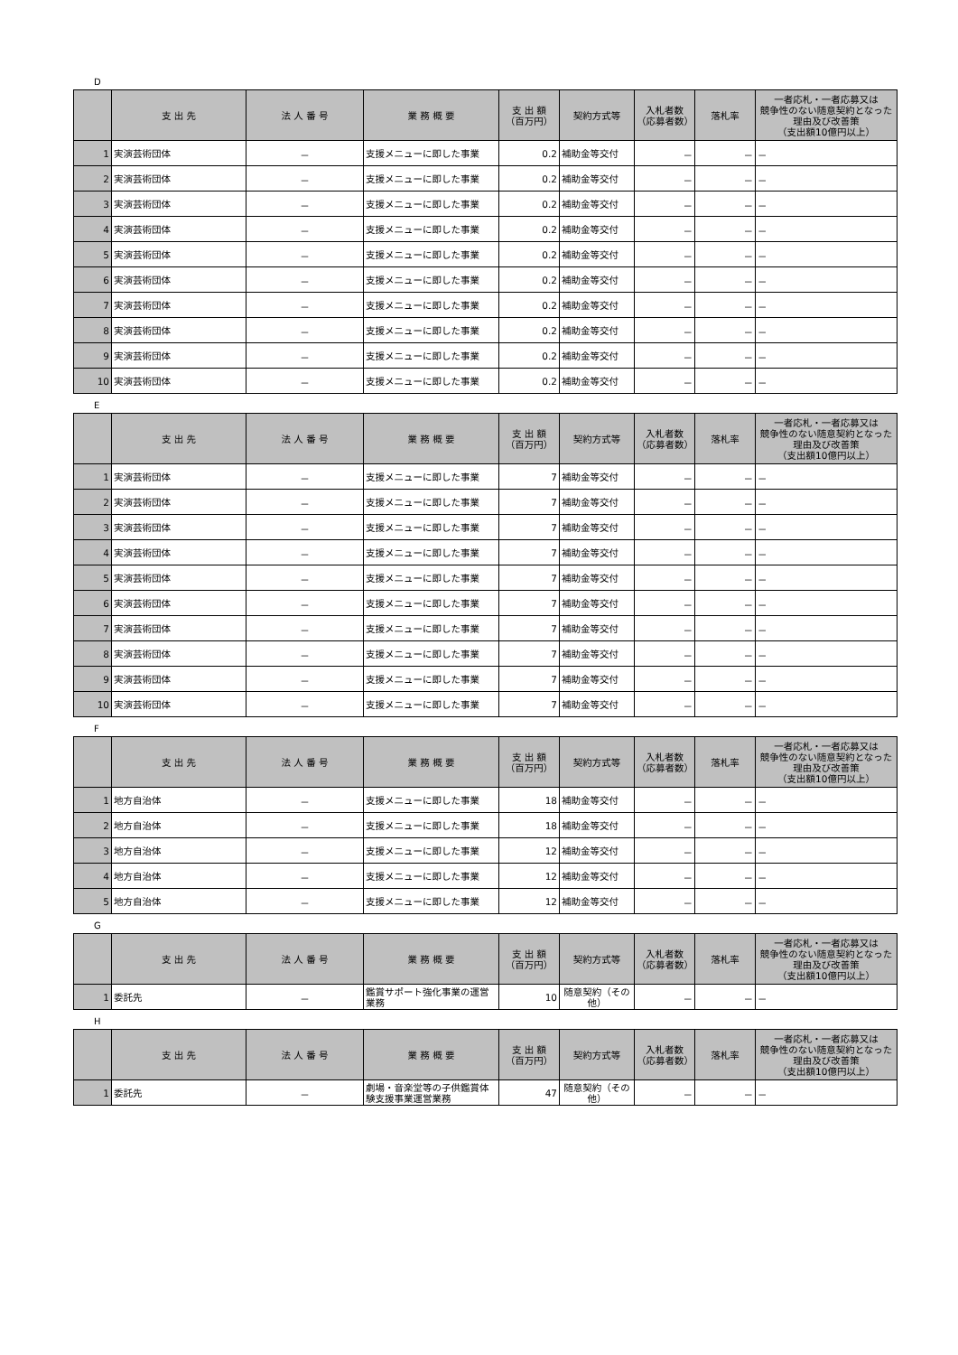D
| | 支 出 先 | 法 人 番 号 | 業 務 概 要 | 支 出 額 （百万円） | 契約方式等 | 入札者数 （応募者数） | 落札率 | 一者応札・一者応募又は 競争性のない随意契約となった 理由及び改善策 （支出額10億円以上） |
| --- | --- | --- | --- | --- | --- | --- | --- | --- |
| 1 | 実演芸術団体 | － | 支援メニューに即した事業 | 0.2 | 補助金等交付 | － | － | － |
| 2 | 実演芸術団体 | － | 支援メニューに即した事業 | 0.2 | 補助金等交付 | － | － | － |
| 3 | 実演芸術団体 | － | 支援メニューに即した事業 | 0.2 | 補助金等交付 | － | － | － |
| 4 | 実演芸術団体 | － | 支援メニューに即した事業 | 0.2 | 補助金等交付 | － | － | － |
| 5 | 実演芸術団体 | － | 支援メニューに即した事業 | 0.2 | 補助金等交付 | － | － | － |
| 6 | 実演芸術団体 | － | 支援メニューに即した事業 | 0.2 | 補助金等交付 | － | － | － |
| 7 | 実演芸術団体 | － | 支援メニューに即した事業 | 0.2 | 補助金等交付 | － | － | － |
| 8 | 実演芸術団体 | － | 支援メニューに即した事業 | 0.2 | 補助金等交付 | － | － | － |
| 9 | 実演芸術団体 | － | 支援メニューに即した事業 | 0.2 | 補助金等交付 | － | － | － |
| 10 | 実演芸術団体 | － | 支援メニューに即した事業 | 0.2 | 補助金等交付 | － | － | － |
E
| | 支 出 先 | 法 人 番 号 | 業 務 概 要 | 支 出 額 （百万円） | 契約方式等 | 入札者数 （応募者数） | 落札率 | 一者応札・一者応募又は 競争性のない随意契約となった 理由及び改善策 （支出額10億円以上） |
| --- | --- | --- | --- | --- | --- | --- | --- | --- |
| 1 | 実演芸術団体 | － | 支援メニューに即した事業 | 7 | 補助金等交付 | － | － | － |
| 2 | 実演芸術団体 | － | 支援メニューに即した事業 | 7 | 補助金等交付 | － | － | － |
| 3 | 実演芸術団体 | － | 支援メニューに即した事業 | 7 | 補助金等交付 | － | － | － |
| 4 | 実演芸術団体 | － | 支援メニューに即した事業 | 7 | 補助金等交付 | － | － | － |
| 5 | 実演芸術団体 | － | 支援メニューに即した事業 | 7 | 補助金等交付 | － | － | － |
| 6 | 実演芸術団体 | － | 支援メニューに即した事業 | 7 | 補助金等交付 | － | － | － |
| 7 | 実演芸術団体 | － | 支援メニューに即した事業 | 7 | 補助金等交付 | － | － | － |
| 8 | 実演芸術団体 | － | 支援メニューに即した事業 | 7 | 補助金等交付 | － | － | － |
| 9 | 実演芸術団体 | － | 支援メニューに即した事業 | 7 | 補助金等交付 | － | － | － |
| 10 | 実演芸術団体 | － | 支援メニューに即した事業 | 7 | 補助金等交付 | － | － | － |
F
| | 支 出 先 | 法 人 番 号 | 業 務 概 要 | 支 出 額 （百万円） | 契約方式等 | 入札者数 （応募者数） | 落札率 | 一者応札・一者応募又は 競争性のない随意契約となった 理由及び改善策 （支出額10億円以上） |
| --- | --- | --- | --- | --- | --- | --- | --- | --- |
| 1 | 地方自治体 | － | 支援メニューに即した事業 | 18 | 補助金等交付 | － | － | － |
| 2 | 地方自治体 | － | 支援メニューに即した事業 | 18 | 補助金等交付 | － | － | － |
| 3 | 地方自治体 | － | 支援メニューに即した事業 | 12 | 補助金等交付 | － | － | － |
| 4 | 地方自治体 | － | 支援メニューに即した事業 | 12 | 補助金等交付 | － | － | － |
| 5 | 地方自治体 | － | 支援メニューに即した事業 | 12 | 補助金等交付 | － | － | － |
G
| | 支 出 先 | 法 人 番 号 | 業 務 概 要 | 支 出 額 （百万円） | 契約方式等 | 入札者数 （応募者数） | 落札率 | 一者応札・一者応募又は 競争性のない随意契約となった 理由及び改善策 （支出額10億円以上） |
| --- | --- | --- | --- | --- | --- | --- | --- | --- |
| 1 | 委託先 | － | 鑑賞サポート強化事業の運営業務 | 10 | 随意契約（その他） | － | － | － |
H
| | 支 出 先 | 法 人 番 号 | 業 務 概 要 | 支 出 額 （百万円） | 契約方式等 | 入札者数 （応募者数） | 落札率 | 一者応札・一者応募又は 競争性のない随意契約となった 理由及び改善策 （支出額10億円以上） |
| --- | --- | --- | --- | --- | --- | --- | --- | --- |
| 1 | 委託先 | － | 劇場・音楽堂等の子供鑑賞体験支援事業運営業務 | 47 | 随意契約（その他） | － | － | － |